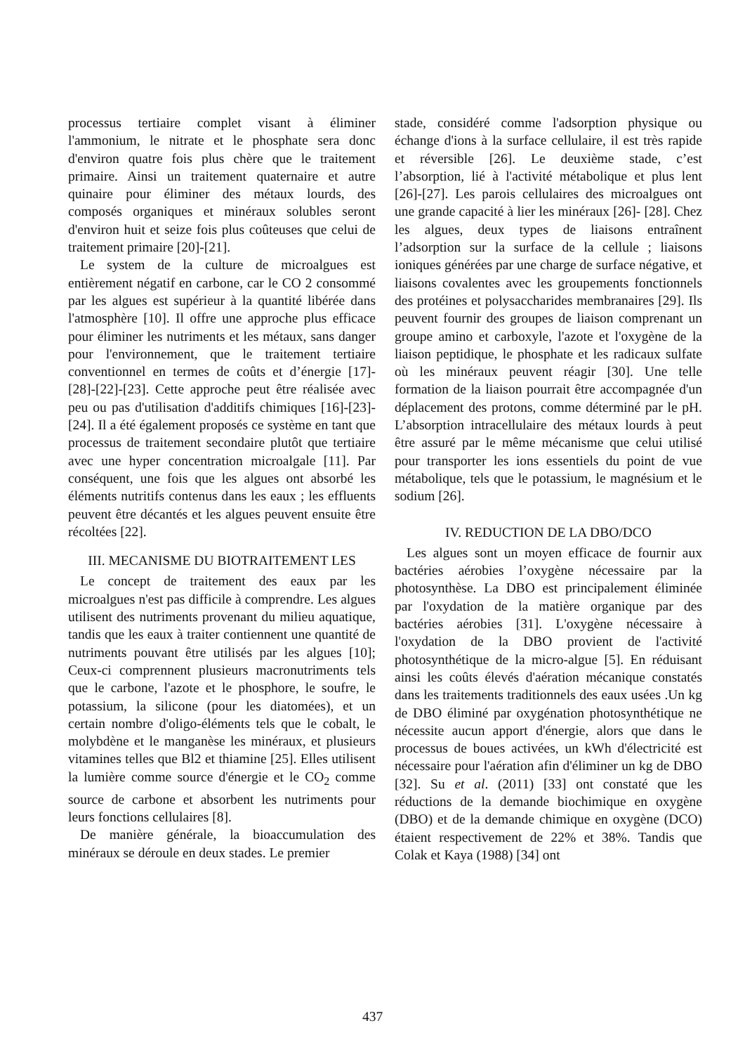processus tertiaire complet visant à éliminer l'ammonium, le nitrate et le phosphate sera donc d'environ quatre fois plus chère que le traitement primaire. Ainsi un traitement quaternaire et autre quinaire pour éliminer des métaux lourds, des composés organiques et minéraux solubles seront d'environ huit et seize fois plus coûteuses que celui de traitement primaire [20]-[21].
Le system de la culture de microalgues est entièrement négatif en carbone, car le CO 2 consommé par les algues est supérieur à la quantité libérée dans l'atmosphère [10]. Il offre une approche plus efficace pour éliminer les nutriments et les métaux, sans danger pour l'environnement, que le traitement tertiaire conventionnel en termes de coûts et d’énergie [17]-[28]-[22]-[23]. Cette approche peut être réalisée avec peu ou pas d'utilisation d'additifs chimiques [16]-[23]-[24]. Il a été également proposés ce système en tant que processus de traitement secondaire plutôt que tertiaire avec une hyper concentration microalgale [11]. Par conséquent, une fois que les algues ont absorbé les éléments nutritifs contenus dans les eaux ; les effluents peuvent être décantés et les algues peuvent ensuite être récoltées [22].
III. MECANISME DU BIOTRAITEMENT LES
Le concept de traitement des eaux par les microalgues n'est pas difficile à comprendre. Les algues utilisent des nutriments provenant du milieu aquatique, tandis que les eaux à traiter contiennent une quantité de nutriments pouvant être utilisés par les algues [10]; Ceux-ci comprennent plusieurs macronutriments tels que le carbone, l'azote et le phosphore, le soufre, le potassium, la silicone (pour les diatomées), et un certain nombre d'oligo-éléments tels que le cobalt, le molybdène et le manganèse les minéraux, et plusieurs vitamines telles que Bl2 et thiamine [25]. Elles utilisent la lumière comme source d'énergie et le CO<sub>2</sub> comme source de carbone et absorbent les nutriments pour leurs fonctions cellulaires [8].
De manière générale, la bioaccumulation des minéraux se déroule en deux stades. Le premier
stade, considéré comme l'adsorption physique ou échange d'ions à la surface cellulaire, il est très rapide et réversible [26]. Le deuxième stade, c’est l’absorption, lié à l'activité métabolique et plus lent [26]-[27]. Les parois cellulaires des microalgues ont une grande capacité à lier les minéraux [26]- [28]. Chez les algues, deux types de liaisons entraînent l’adsorption sur la surface de la cellule ; liaisons ioniques générées par une charge de surface négative, et liaisons covalentes avec les groupements fonctionnels des protéines et polysaccharides membranaires [29]. Ils peuvent fournir des groupes de liaison comprenant un groupe amino et carboxyle, l'azote et l'oxygène de la liaison peptidique, le phosphate et les radicaux sulfate où les minéraux peuvent réagir [30]. Une telle formation de la liaison pourrait être accompagnée d'un déplacement des protons, comme déterminé par le pH. L’absorption intracellulaire des métaux lourds à peut être assuré par le même mécanisme que celui utilisé pour transporter les ions essentiels du point de vue métabolique, tels que le potassium, le magnésium et le sodium [26].
IV. REDUCTION DE LA DBO/DCO
Les algues sont un moyen efficace de fournir aux bactéries aérobies l’oxygène nécessaire par la photosynthèse. La DBO est principalement éliminée par l'oxydation de la matière organique par des bactéries aérobies [31]. L'oxygène nécessaire à l'oxydation de la DBO provient de l'activité photosynthétique de la micro-algue [5]. En réduisant ainsi les coûts élevés d'aération mécanique constatés dans les traitements traditionnels des eaux usées .Un kg de DBO éliminé par oxygénation photosynthétique ne nécessite aucun apport d'énergie, alors que dans le processus de boues activées, un kWh d'électricité est nécessaire pour l'aération afin d'éliminer un kg de DBO [32]. Su et al. (2011) [33] ont constaté que les réductions de la demande biochimique en oxygène (DBO) et de la demande chimique en oxygène (DCO) étaient respectivement de 22% et 38%. Tandis que Colak et Kaya (1988) [34] ont
437